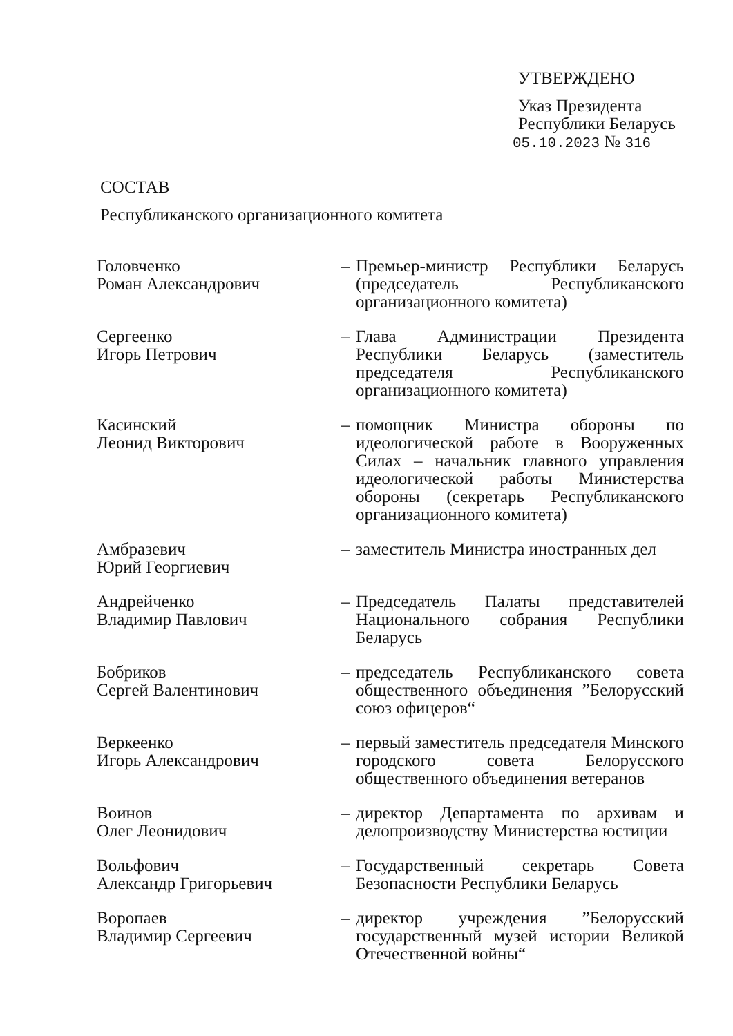УТВЕРЖДЕНО
Указ Президента
Республики Беларусь
05.10.2023 № 316
СОСТАВ
Республиканского организационного комитета
Головченко
Роман Александрович
– Премьер-министр Республики Беларусь (председатель Республиканского организационного комитета)
Сергеенко
Игорь Петрович
– Глава Администрации Президента Республики Беларусь (заместитель председателя Республиканского организационного комитета)
Касинский
Леонид Викторович
– помощник Министра обороны по идеологической работе в Вооруженных Силах – начальник главного управления идеологической работы Министерства обороны (секретарь Республиканского организационного комитета)
Амбразевич
Юрий Георгиевич
– заместитель Министра иностранных дел
Андрейченко
Владимир Павлович
– Председатель Палаты представителей Национального собрания Республики Беларусь
Бобриков
Сергей Валентинович
– председатель Республиканского совета общественного объединения ”Белорусский союз офицеров“
Веркеенко
Игорь Александрович
– первый заместитель председателя Минского городского совета Белорусского общественного объединения ветеранов
Воинов
Олег Леонидович
– директор Департамента по архивам и делопроизводству Министерства юстиции
Вольфович
Александр Григорьевич
– Государственный секретарь Совета Безопасности Республики Беларусь
Воропаев
Владимир Сергеевич
– директор учреждения ”Белорусский государственный музей истории Великой Отечественной войны“